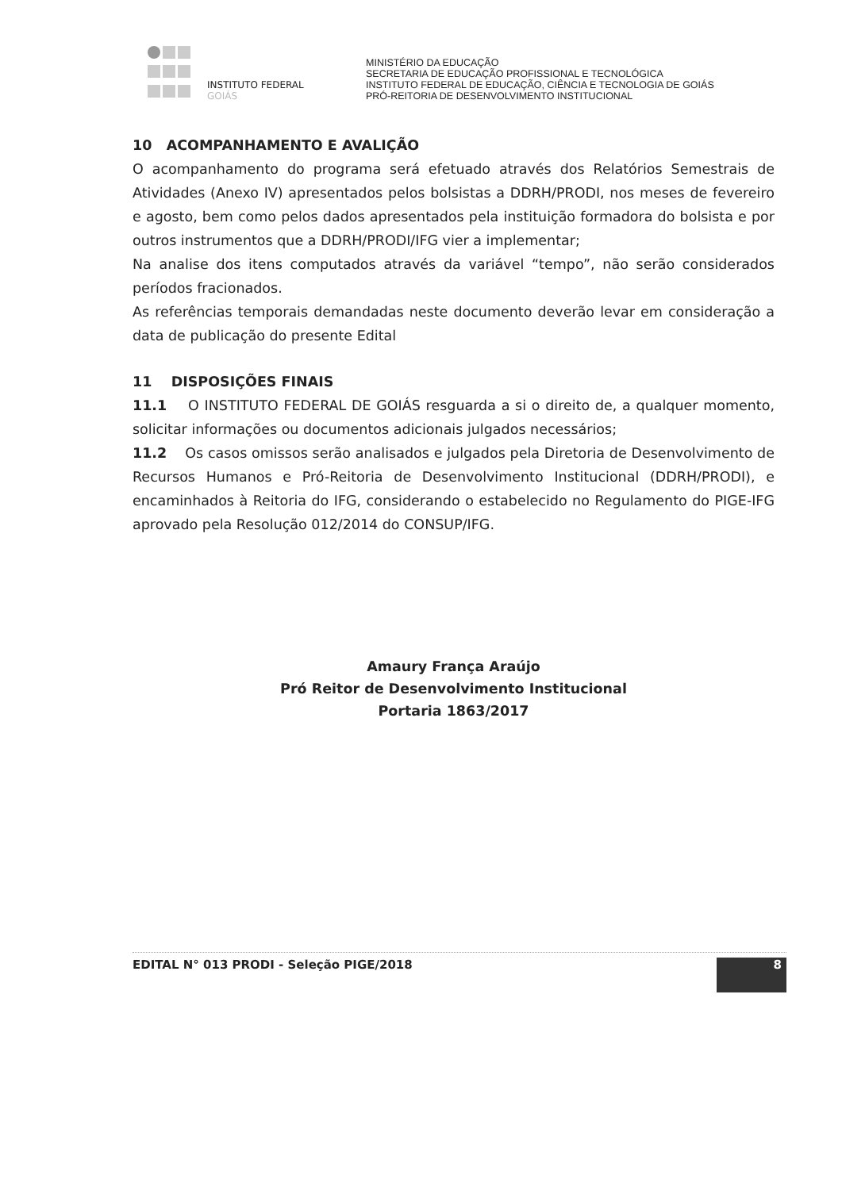INSTITUTO FEDERAL
GOIÁS
MINISTÉRIO DA EDUCAÇÃO
SECRETARIA DE EDUCAÇÃO PROFISSIONAL E TECNOLÓGICA
INSTITUTO FEDERAL DE EDUCAÇÃO, CIÊNCIA E TECNOLOGIA DE GOIÁS
PRÓ-REITORIA DE DESENVOLVIMENTO INSTITUCIONAL
10 ACOMPANHAMENTO E AVALIÇÃO
O acompanhamento do programa será efetuado através dos Relatórios Semestrais de Atividades (Anexo IV) apresentados pelos bolsistas a DDRH/PRODI, nos meses de fevereiro e agosto, bem como pelos dados apresentados pela instituição formadora do bolsista e por outros instrumentos que a DDRH/PRODI/IFG vier a implementar;
Na analise dos itens computados através da variável “tempo”, não serão considerados períodos fracionados.
As referências temporais demandadas neste documento deverão levar em consideração a data de publicação do presente Edital
11 DISPOSIÇÕES FINAIS
11.1 O INSTITUTO FEDERAL DE GOIÁS resguarda a si o direito de, a qualquer momento, solicitar informações ou documentos adicionais julgados necessários;
11.2 Os casos omissos serão analisados e julgados pela Diretoria de Desenvolvimento de Recursos Humanos e Pró-Reitoria de Desenvolvimento Institucional (DDRH/PRODI), e encaminhados à Reitoria do IFG, considerando o estabelecido no Regulamento do PIGE-IFG aprovado pela Resolução 012/2014 do CONSUP/IFG.
Amaury França Araújo
Pró Reitor de Desenvolvimento Institucional
Portaria 1863/2017
EDITAL N° 013 PRODI - Seleção PIGE/2018 8